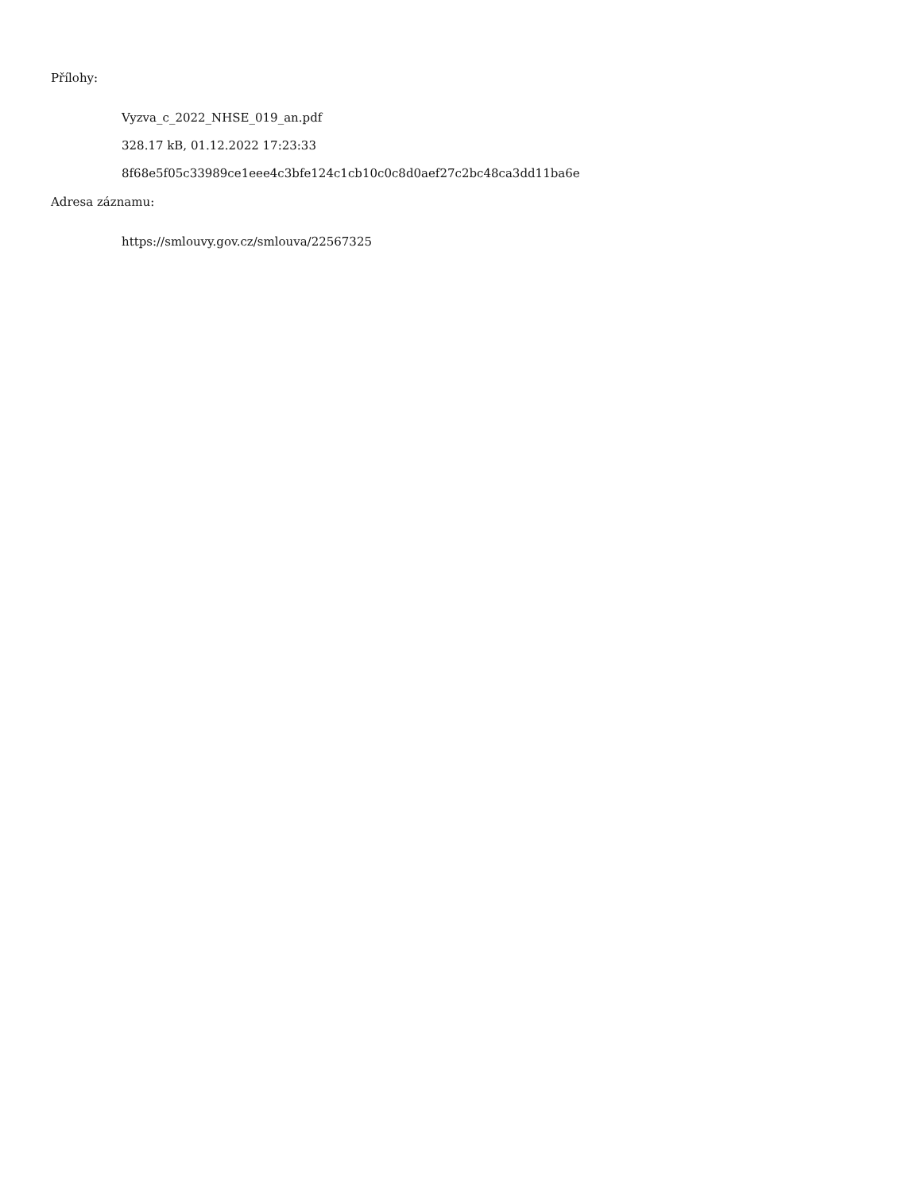Přílohy:
Vyzva_c_2022_NHSE_019_an.pdf
328.17 kB, 01.12.2022 17:23:33
8f68e5f05c33989ce1eee4c3bfe124c1cb10c0c8d0aef27c2bc48ca3dd11ba6e
Adresa záznamu:
https://smlouvy.gov.cz/smlouva/22567325